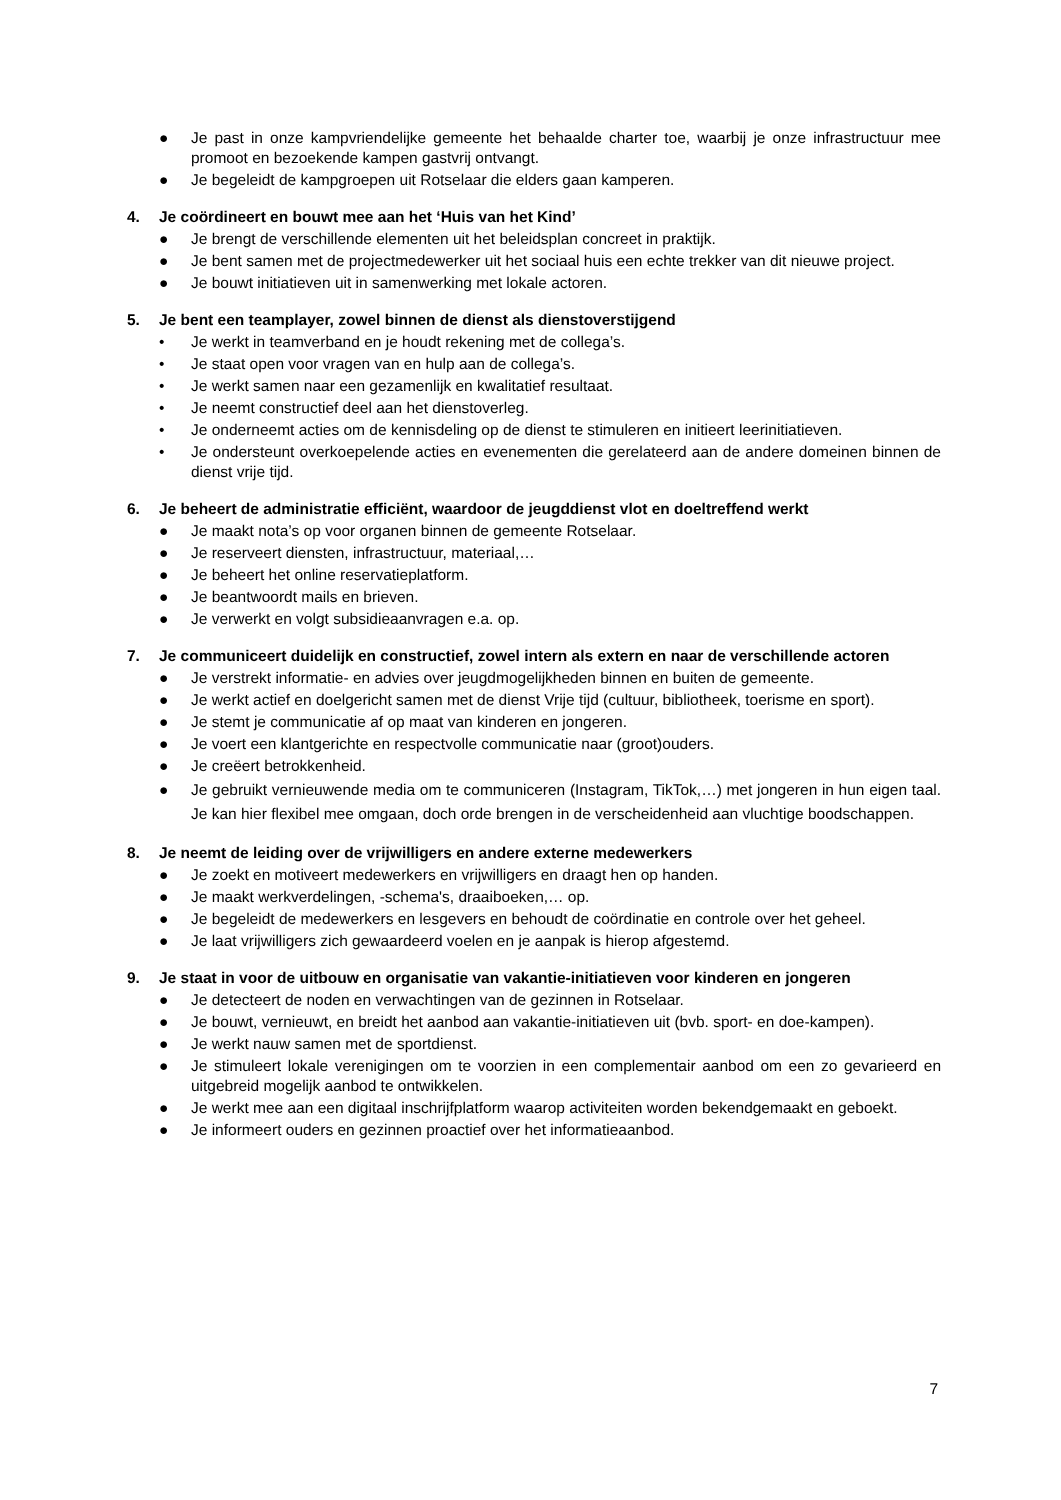● Je past in onze kampvriendelijke gemeente het behaalde charter toe, waarbij je onze infrastructuur mee promoot en bezoekende kampen gastvrij ontvangt.
● Je begeleidt de kampgroepen uit Rotselaar die elders gaan kamperen.
4. Je coördineert en bouwt mee aan het ‘Huis van het Kind’
● Je brengt de verschillende elementen uit het beleidsplan concreet in praktijk.
● Je bent samen met de projectmedewerker uit het sociaal huis een echte trekker van dit nieuwe project.
● Je bouwt initiatieven uit in samenwerking met lokale actoren.
5. Je bent een teamplayer, zowel binnen de dienst als dienstoverstijgend
• Je werkt in teamverband en je houdt rekening met de collega’s.
• Je staat open voor vragen van en hulp aan de collega’s.
• Je werkt samen naar een gezamenlijk en kwalitatief resultaat.
• Je neemt constructief deel aan het dienstoverleg.
• Je onderneemt acties om de kennisdeling op de dienst te stimuleren en initieert leerinitiatieven.
• Je ondersteunt overkoepelende acties en evenementen die gerelateerd aan de andere domeinen binnen de dienst vrije tijd.
6. Je beheert de administratie efficiënt, waardoor de jeugddienst vlot en doeltreffend werkt
● Je maakt nota’s op voor organen binnen de gemeente Rotselaar.
● Je reserveert diensten, infrastructuur, materiaal,…
● Je beheert het online reservatieplatform.
● Je beantwoordt mails en brieven.
● Je verwerkt en volgt subsidieaanvragen e.a. op.
7. Je communiceert duidelijk en constructief, zowel intern als extern en naar de verschillende actoren
● Je verstrekt informatie- en advies over jeugdmogelijkheden binnen en buiten de gemeente.
● Je werkt actief en doelgericht samen met de dienst Vrije tijd (cultuur, bibliotheek, toerisme en sport).
● Je stemt je communicatie af op maat van kinderen en jongeren.
● Je voert een klantgerichte en respectvolle communicatie naar (groot)ouders.
● Je creëert betrokkenheid.
● Je gebruikt vernieuwende media om te communiceren (Instagram, TikTok,…) met jongeren in hun eigen taal. Je kan hier flexibel mee omgaan, doch orde brengen in de verscheidenheid aan vluchtige boodschappen.
8. Je neemt de leiding over de vrijwilligers en andere externe medewerkers
● Je zoekt en motiveert medewerkers en vrijwilligers en draagt hen op handen.
● Je maakt werkverdelingen, -schema's, draaiboeken,… op.
● Je begeleidt de medewerkers en lesgevers en behoudt de coördinatie en controle over het geheel.
● Je laat vrijwilligers zich gewaardeerd voelen en je aanpak is hierop afgestemd.
9. Je staat in voor de uitbouw en organisatie van vakantie-initiatieven voor kinderen en jongeren
● Je detecteert de noden en verwachtingen van de gezinnen in Rotselaar.
● Je bouwt, vernieuwt, en breidt het aanbod aan vakantie-initiatieven uit (bvb. sport- en doe-kampen).
● Je werkt nauw samen met de sportdienst.
● Je stimuleert lokale verenigingen om te voorzien in een complementair aanbod om een zo gevarieerd en uitgebreid mogelijk aanbod te ontwikkelen.
● Je werkt mee aan een digitaal inschrijfplatform waarop activiteiten worden bekendgemaakt en geboekt.
● Je informeert ouders en gezinnen proactief over het informatieaanbod.
7